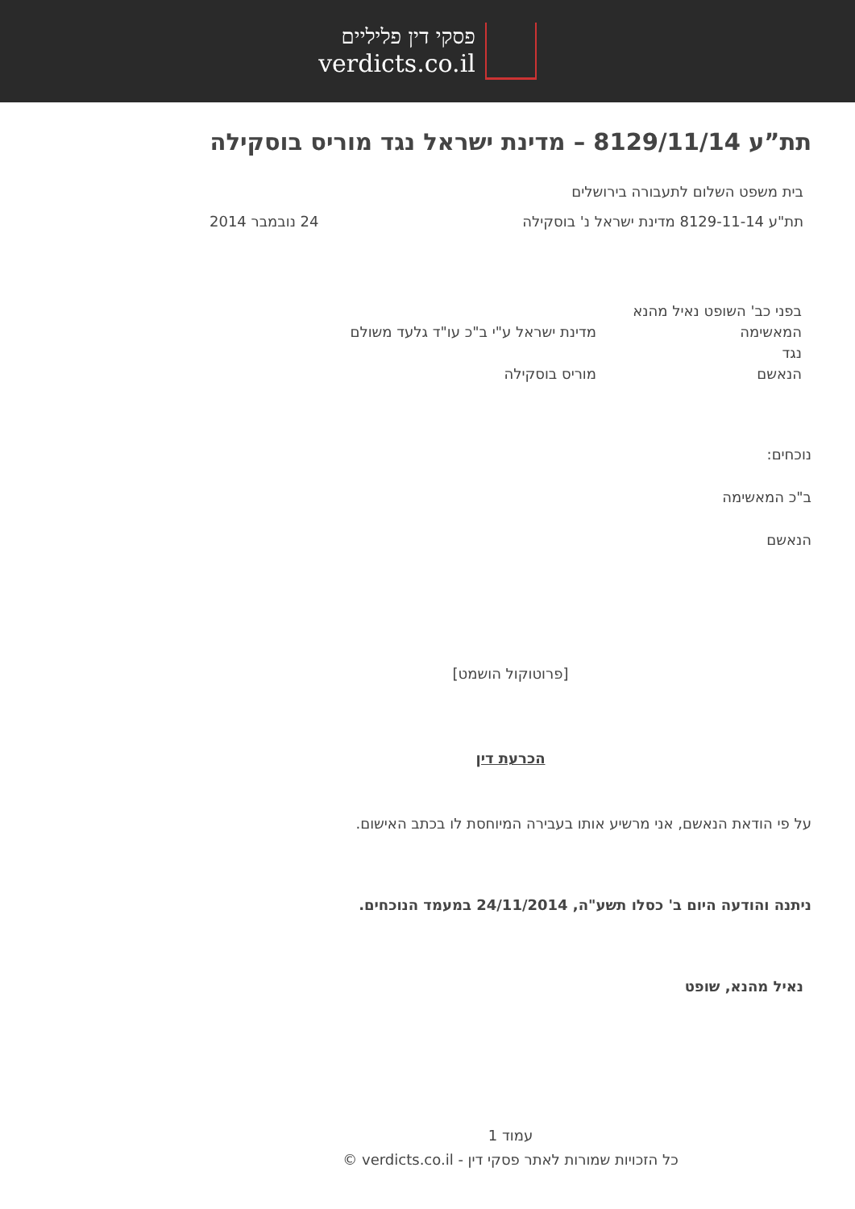פסקי דין פליליים
verdicts.co.il
תת”ע 8129/11/14 – מדינת ישראל נגד מוריס בוסקילה
בית משפט השלום לתעבורה בירושלים
תת"ע 8129-11-14 מדינת ישראל נ' בוסקילה 24 נובמבר 2014
בפני כב' השופט נאיל מהנא
המאשימה מדינת ישראל ע"י ב"כ עו"ד גלעד משולם
נגד
הנאשם מוריס בוסקילה
נוכחים:
ב"כ המאשימה
הנאשם
[פרוטוקול הושמט]
הכרעת דין
על פי הודאת הנאשם, אני מרשיע אותו בעבירה המיוחסת לו בכתב האישום.
ניתנה והודעה היום ב' כסלו תשע"ה, 24/11/2014 במעמד הנוכחים.
נאיל מהנא, שופט
עמוד 1
כל הזכויות שמורות לאתר פסקי דין - verdicts.co.il ©